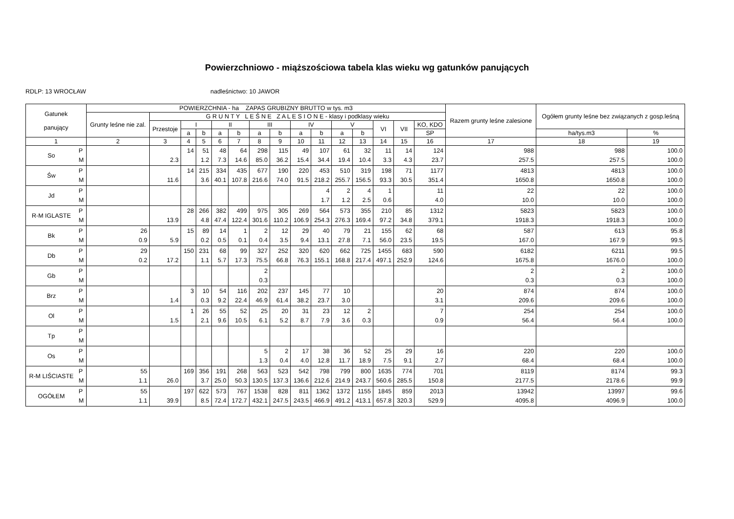Powierzchniowo - miąższościowa tabela klas wieku wg gatunków panujących
RDLP: 13 WROCŁAW nadleśnictwo: 10 JAWOR
| Gatunek panujący | | POWIERZCHNIA - ha ZAPAS GRUBIZNY BRUTTO w tys. m3 | | | | | | | | | | | | | | | Razem grunty leśne zalesione | Ogółem grunty leśne bez związanych z gosp.leśną | |
| --- | --- | --- | --- | --- | --- | --- | --- | --- | --- | --- | --- | --- | --- | --- | --- | --- | --- | --- | --- |
| | | Grunty leśne nie zal. | G R U N T Y L E Ś N E Z A L E S I O N E - klasy i podklasy wieku | | | | | | | | | | | | | | | | |
| | | | Przestoje | I | | II | | III | | IV | | V | | VI | VII | KO, KDO | | | |
| | | | | a | b | a | b | a | b | a | b | a | b | | | SP | | ha/tys.m3 | % |
| 1 | | 2 | 3 | 4 | 5 | 6 | 7 | 8 | 9 | 10 | 11 | 12 | 13 | 14 | 15 | 16 | 17 | 18 | 19 |
| So | P M | | 2.3 | 14 | 51 1.2 | 48 7.3 | 64 14.6 | 298 85.0 | 115 36.2 | 49 15.4 | 107 34.4 | 61 19.4 | 32 10.4 | 11 3.3 | 14 4.3 | 124 23.7 | 988 257.5 | 988 257.5 | 100.0 100.0 |
| Św | P M | | 11.6 | 14 | 215 3.6 | 334 40.1 | 435 107.8 | 677 216.6 | 190 74.0 | 220 91.5 | 453 218.2 | 510 255.7 | 319 156.5 | 198 93.3 | 71 30.5 | 1177 351.4 | 4813 1650.8 | 4813 1650.8 | 100.0 100.0 |
| Jd | P M | | | | | | | | | | 4 1.7 | 2 1.2 | 4 2.5 | 1 0.6 | | 11 4.0 | 22 10.0 | 22 10.0 | 100.0 100.0 |
| R-M IGLASTE | P M | | 13.9 | 28 | 266 4.8 | 382 47.4 | 499 122.4 | 975 301.6 | 305 110.2 | 269 106.9 | 564 254.3 | 573 276.3 | 355 169.4 | 210 97.2 | 85 34.8 | 1312 379.1 | 5823 1918.3 | 5823 1918.3 | 100.0 100.0 |
| Bk | P M | 26 0.9 | 5.9 | 15 | 89 0.2 | 14 0.5 | 1 0.1 | 2 0.4 | 12 3.5 | 29 9.4 | 40 13.1 | 79 27.8 | 21 7.1 | 155 56.0 | 62 23.5 | 68 19.5 | 587 167.0 | 613 167.9 | 95.8 99.5 |
| Db | P M | 29 0.2 | 17.2 | 150 | 231 1.1 | 68 5.7 | 99 17.3 | 327 75.5 | 252 66.8 | 320 76.3 | 620 155.1 | 662 168.8 | 725 217.4 | 1455 497.1 | 683 252.9 | 590 124.6 | 6182 1675.8 | 6211 1676.0 | 99.5 100.0 |
| Gb | P M | | | | | | | 2 0.3 | | | | | | | | | 2 0.3 | 2 0.3 | 100.0 100.0 |
| Brz | P M | | 1.4 | 3 | 10 0.3 | 54 9.2 | 116 22.4 | 202 46.9 | 237 61.4 | 145 38.2 | 77 23.7 | 10 3.0 | | | | 20 3.1 | 874 209.6 | 874 209.6 | 100.0 100.0 |
| Ol | P M | | 1.5 | 1 | 26 2.1 | 55 9.6 | 52 10.5 | 25 6.1 | 20 5.2 | 31 8.7 | 23 7.9 | 12 3.6 | 2 0.3 | | | 7 0.9 | 254 56.4 | 254 56.4 | 100.0 100.0 |
| Tp | P M | | | | | | | | | | | | | | | | | | |
| Os | P M | | | | | | | 5 1.3 | 2 0.4 | 17 4.0 | 38 12.8 | 36 11.7 | 52 18.9 | 25 7.5 | 29 9.1 | 16 2.7 | 220 68.4 | 220 68.4 | 100.0 100.0 |
| R-M LIŚCIASTE | P M | 55 1.1 | 26.0 | 169 | 356 3.7 | 191 25.0 | 268 50.3 | 563 130.5 | 523 137.3 | 542 136.6 | 798 212.6 | 799 214.9 | 800 243.7 | 1635 560.6 | 774 285.5 | 701 150.8 | 8119 2177.5 | 8174 2178.6 | 99.3 99.9 |
| OGÓŁEM | P M | 55 1.1 | 39.9 | 197 | 622 8.5 | 573 72.4 | 767 172.7 | 1538 432.1 | 828 247.5 | 811 243.5 | 1362 466.9 | 1372 491.2 | 1155 413.1 | 1845 657.8 | 859 320.3 | 2013 529.9 | 13942 4095.8 | 13997 4096.9 | 99.6 100.0 |